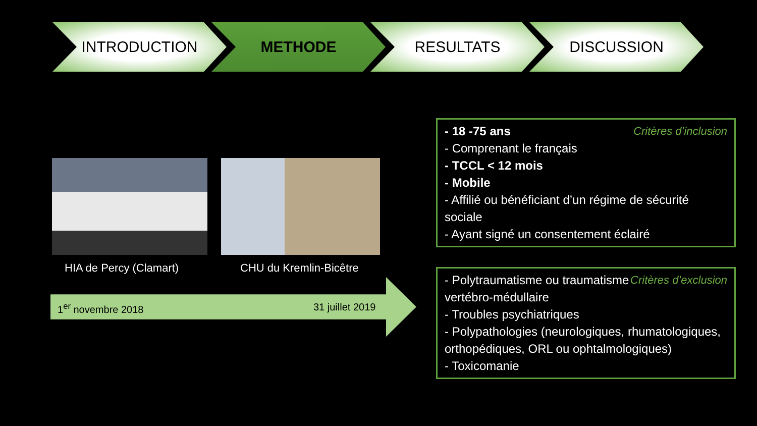INTRODUCTION METHODE RESULTATS DISCUSSION
HIA de Percy (Clamart) CHU du Kremlin-Bicêtre
1<sup>er</sup> novembre 2018 31 juillet 2019
Critères d’inclusion - 18 -75 ans
- Comprenant le français
- TCCL < 12 mois
- Mobile
- Affilié ou bénéficiant d’un régime de sécurité sociale
- Ayant signé un consentement éclairé
Critères d’exclusion - Polytraumatisme ou traumatisme vertébro-médullaire
- Troubles psychiatriques
- Polypathologies (neurologiques, rhumatologiques, orthopédiques, ORL ou ophtalmologiques)
- Toxicomanie